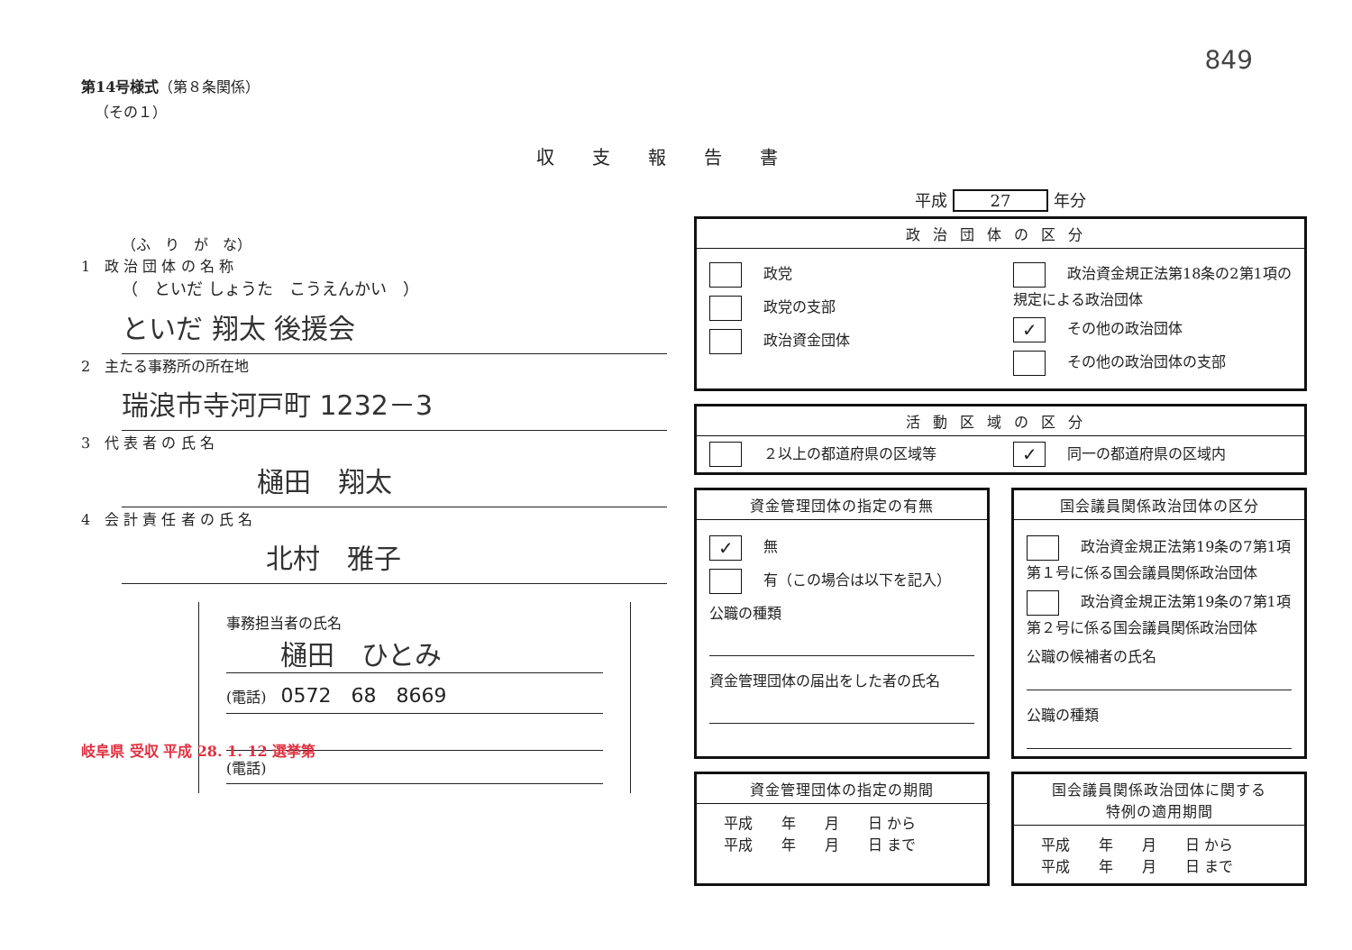849
第14号様式（第８条関係）
（その１）
収支報告書
（ふ　り　が　な）
1　政 治 団 体 の 名 称
（　といだ しょうた　こうえんかい　）
といだ 翔太 後援会
2　主たる事務所の所在地
瑞浪市寺河戸町 1232－3
3　代 表 者 の 氏 名
樋田　翔太
4　会 計 責 任 者 の 氏 名
北村　雅子
事務担当者の氏名
樋田　ひとみ
(電話)　0572　68　8669
(電話)
岐阜県 受収 平成 28. 1. 12 選挙第
平成 27 年分
政治団体の区分
政党
政党の支部
政治資金団体
政治資金規正法第18条の2第1項の規定による政治団体
✓ その他の政治団体
その他の政治団体の支部
活動区域の区分
２以上の都道府県の区域等
✓ 同一の都道府県の区域内
資金管理団体の指定の有無
✓ 無
有（この場合は以下を記入）
公職の種類
資金管理団体の届出をした者の氏名
国会議員関係政治団体の区分
政治資金規正法第19条の7第1項第１号に係る国会議員関係政治団体
政治資金規正法第19条の7第1項第２号に係る国会議員関係政治団体
公職の候補者の氏名
公職の種類
資金管理団体の指定の期間
平成　　年　　月　　日 から
平成　　年　　月　　日 まで
国会議員関係政治団体に関する
特例の適用期間
平成　　年　　月　　日 から
平成　　年　　月　　日 まで